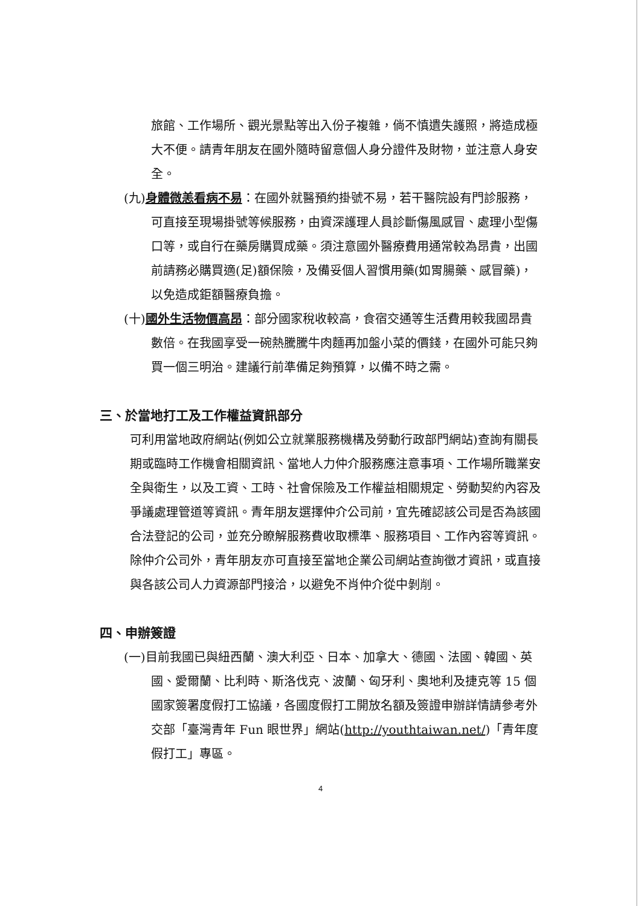旅館、工作場所、觀光景點等出入份子複雜，倘不慎遺失護照，將造成極大不便。請青年朋友在國外隨時留意個人身分證件及財物，並注意人身安全。
(九)身體微恙看病不易：在國外就醫預約掛號不易，若干醫院設有門診服務，可直接至現場掛號等候服務，由資深護理人員診斷傷風感冒、處理小型傷口等，或自行在藥房購買成藥。須注意國外醫療費用通常較為昂貴，出國前請務必購買適(足)額保險，及備妥個人習慣用藥(如胃腸藥、感冒藥)，以免造成鉅額醫療負擔。
(十)國外生活物價高昂：部分國家稅收較高，食宿交通等生活費用較我國昂貴數倍。在我國享受一碗熱騰騰牛肉麵再加盤小菜的價錢，在國外可能只夠買一個三明治。建議行前準備足夠預算，以備不時之需。
三、於當地打工及工作權益資訊部分
可利用當地政府網站(例如公立就業服務機構及勞動行政部門網站)查詢有關長期或臨時工作機會相關資訊、當地人力仲介服務應注意事項、工作場所職業安全與衛生，以及工資、工時、社會保險及工作權益相關規定、勞動契約內容及爭議處理管道等資訊。青年朋友選擇仲介公司前，宜先確認該公司是否為該國合法登記的公司，並充分瞭解服務費收取標準、服務項目、工作內容等資訊。除仲介公司外，青年朋友亦可直接至當地企業公司網站查詢徵才資訊，或直接與各該公司人力資源部門接洽，以避免不肖仲介從中剝削。
四、申辦簽證
(一)目前我國已與紐西蘭、澳大利亞、日本、加拿大、德國、法國、韓國、英國、愛爾蘭、比利時、斯洛伐克、波蘭、匈牙利、奧地利及捷克等 15 個國家簽署度假打工協議，各國度假打工開放名額及簽證申辦詳情請參考外交部「臺灣青年 Fun 眼世界」網站(http://youthtaiwan.net/)「青年度假打工」專區。
4